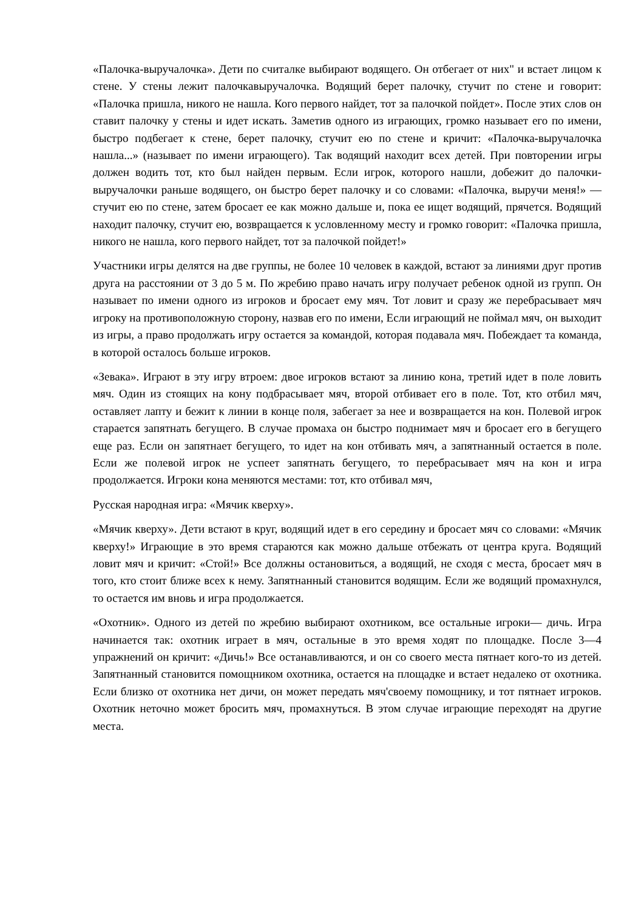«Палочка-выручалочка». Дети по считалке выбирают водящего. Он отбегает от них" и встает лицом к стене. У стены лежит палочкавыручалочка. Водящий берет палочку, стучит по стене и говорит: «Палочка пришла, никого не нашла. Кого первого найдет, тот за палочкой пойдет». После этих слов он ставит палочку у стены и идет искать. Заметив одного из играющих, громко называет его по имени, быстро подбегает к стене, берет палочку, стучит ею по стене и кричит: «Палочка-выручалочка нашла...» (называет по имени играющего). Так водящий находит всех детей. При повторении игры должен водить тот, кто был найден первым. Если игрок, которого нашли, добежит до палочки-выручалочки раньше водящего, он быстро берет палочку и со словами: «Палочка, выручи меня!» — стучит ею по стене, затем бросает ее как можно дальше и, пока ее ищет водящий, прячется. Водящий находит палочку, стучит ею, возвращается к условленному месту и громко говорит: «Палочка пришла, никого не нашла, кого первого найдет, тот за палочкой пойдет!»
Участники игры делятся на две группы, не более 10 человек в каждой, встают за линиями друг против друга на расстоянии от 3 до 5 м. По жребию право начать игру получает ребенок одной из групп. Он называет по имени одного из игроков и бросает ему мяч. Тот ловит и сразу же перебрасывает мяч игроку на противоположную сторону, назвав его по имени, Если играющий не поймал мяч, он выходит из игры, а право продолжать игру остается за командой, которая подавала мяч. Побеждает та команда, в которой осталось больше игроков.
«Зевака». Играют в эту игру втроем: двое игроков встают за линию кона, третий идет в поле ловить мяч. Один из стоящих на кону подбрасывает мяч, второй отбивает его в поле. Тот, кто отбил мяч, оставляет лапту и бежит к линии в конце поля, забегает за нее и возвращается на кон. Полевой игрок старается запятнать бегущего. В случае промаха он быстро поднимает мяч и бросает его в бегущего еще раз. Если он запятнает бегущего, то идет на кон отбивать мяч, а запятнанный остается в поле. Если же полевой игрок не успеет запятнать бегущего, то перебрасывает мяч на кон и игра продолжается. Игроки кона меняются местами: тот, кто отбивал мяч,
Русская народная игра: «Мячик кверху».
«Мячик кверху». Дети встают в круг, водящий идет в его середину и бросает мяч со словами: «Мячик кверху!» Играющие в это время стараются как можно дальше отбежать от центра круга. Водящий ловит мяч и кричит: «Стой!» Все должны остановиться, а водящий, не сходя с места, бросает мяч в того, кто стоит ближе всех к нему. Запятнанный становится водящим. Если же водящий промахнулся, то остается им вновь и игра продолжается.
«Охотник». Одного из детей по жребию выбирают охотником, все остальные игроки— дичь. Игра начинается так: охотник играет в мяч, остальные в это время ходят по площадке. После 3—4 упражнений он кричит: «Дичь!» Все останавливаются, и он со своего места пятнает кого-то из детей. Запятнанный становится помощником охотника, остается на площадке и встает недалеко от охотника. Если близко от охотника нет дичи, он может передать мяч'своему помощнику, и тот пятнает игроков. Охотник неточно может бросить мяч, промахнуться. В этом случае играющие переходят на другие места.